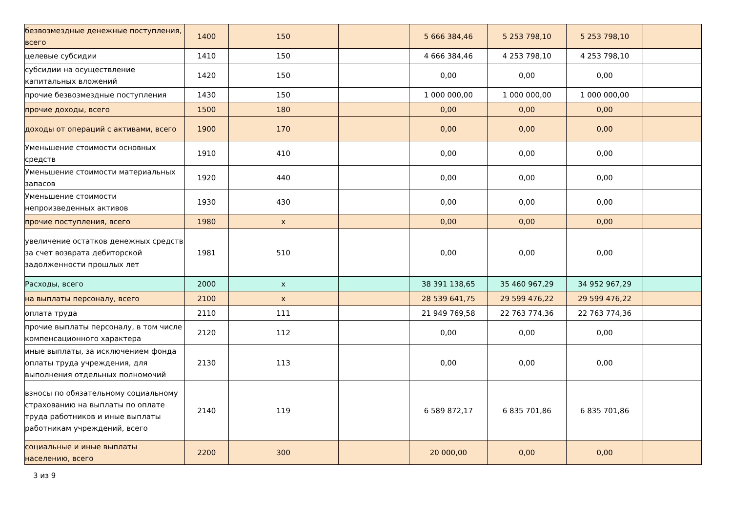| безвозмездные денежные поступления, всего | 1400 | 150 | | 5 666 384,46 | 5 253 798,10 | 5 253 798,10 | |
| целевые субсидии | 1410 | 150 | | 4 666 384,46 | 4 253 798,10 | 4 253 798,10 | |
| субсидии на осуществление капитальных вложений | 1420 | 150 | | 0,00 | 0,00 | 0,00 | |
| прочие безвозмездные поступления | 1430 | 150 | | 1 000 000,00 | 1 000 000,00 | 1 000 000,00 | |
| прочие доходы, всего | 1500 | 180 | | 0,00 | 0,00 | 0,00 | |
| доходы от операций с активами, всего | 1900 | 170 | | 0,00 | 0,00 | 0,00 | |
| Уменьшение стоимости основных средств | 1910 | 410 | | 0,00 | 0,00 | 0,00 | |
| Уменьшение стоимости материальных запасов | 1920 | 440 | | 0,00 | 0,00 | 0,00 | |
| Уменьшение стоимости непроизведенных активов | 1930 | 430 | | 0,00 | 0,00 | 0,00 | |
| прочие поступления, всего | 1980 | x | | 0,00 | 0,00 | 0,00 | |
| увеличение остатков денежных средств за счет возврата дебиторской задолженности прошлых лет | 1981 | 510 | | 0,00 | 0,00 | 0,00 | |
| Расходы, всего | 2000 | x | | 38 391 138,65 | 35 460 967,29 | 34 952 967,29 | |
| на выплаты персоналу, всего | 2100 | x | | 28 539 641,75 | 29 599 476,22 | 29 599 476,22 | |
| оплата труда | 2110 | 111 | | 21 949 769,58 | 22 763 774,36 | 22 763 774,36 | |
| прочие выплаты персоналу, в том числе компенсационного характера | 2120 | 112 | | 0,00 | 0,00 | 0,00 | |
| иные выплаты, за исключением фонда оплаты труда учреждения, для выполнения отдельных полномочий | 2130 | 113 | | 0,00 | 0,00 | 0,00 | |
| взносы по обязательному социальному страхованию на выплаты по оплате труда работников и иные выплаты работникам учреждений, всего | 2140 | 119 | | 6 589 872,17 | 6 835 701,86 | 6 835 701,86 | |
| социальные и иные выплаты населению, всего | 2200 | 300 | | 20 000,00 | 0,00 | 0,00 | |
3 из 9